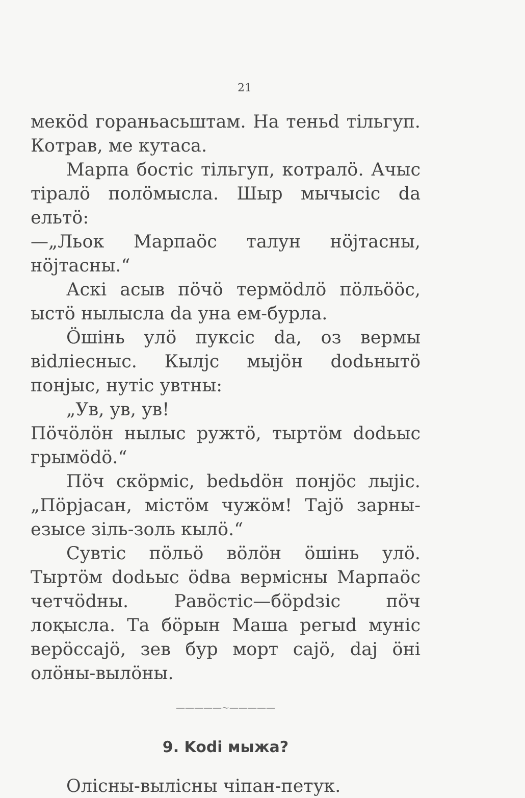21
мекӧd гораньасьштам. На теньd тільгуп. Котрав, ме кутаса.
Марпа бостіс тільгуп, котралӧ. Ачыс тіралӧ полӧмысла. Шыр мычысіс da ельтӧ:
—„Льок Марпаӧс талун нӧјтасны, нӧјтасны.“
Аскі асыв пӧчӧ термӧdлӧ пӧльӧӧс, ыстӧ нылысла da уна ем-бурла.
Ӧшінь улӧ пуксіс da, оз вермы віdліесныс. Кылјс мыјӧн dodьнытӧ понјыс, нутіс увтны:
„Ув, ув, ув!
Пӧчӧлӧн нылыс ружтӧ, тыртӧм dodьыс грымӧdӧ.“
Пӧч скӧрміс, bedьdӧн понјӧс лыјіс. „Пӧрјасан, містӧм чужӧм! Тајӧ зарны-езысе зіль-золь кылӧ.“
Сувтіс пӧльӧ вӧлӧн ӧшінь улӧ. Тыртӧм dodьыс ӧdва вермісны Марпаӧс четчӧdны. Равӧстіс—бӧрdзіс пӧч лоқысла. Та бӧрын Маша регыd муніс верӧссајӧ, зев бур морт сајӧ, daj ӧні олӧны-вылӧны.
—————~—————
9. Kodi мыжа?
Олісны-вылісны чіпан-петук.